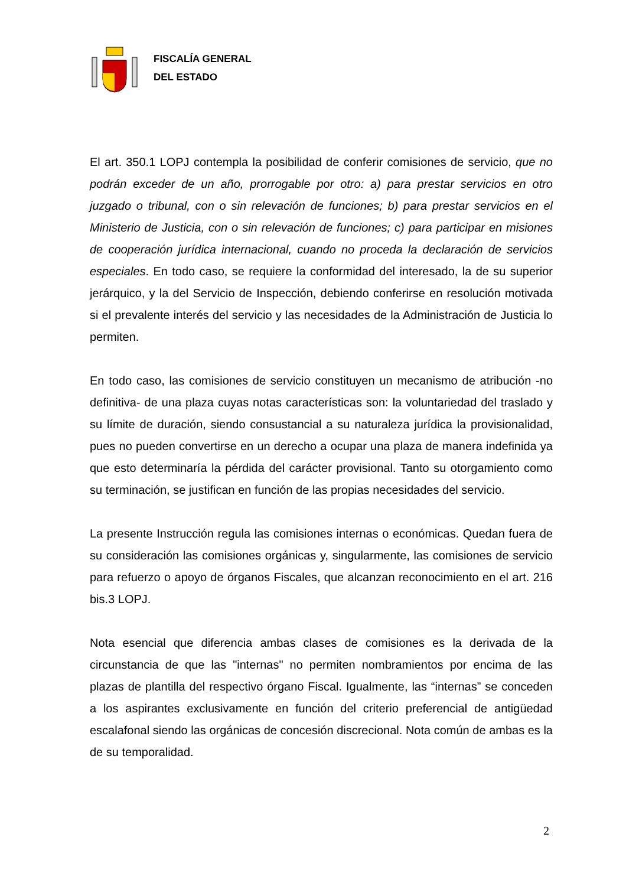FISCALÍA GENERAL
DEL ESTADO
El art. 350.1 LOPJ contempla la posibilidad de conferir comisiones de servicio, que no podrán exceder de un año, prorrogable por otro: a) para prestar servicios en otro juzgado o tribunal, con o sin relevación de funciones; b) para prestar servicios en el Ministerio de Justicia, con o sin relevación de funciones; c) para participar en misiones de cooperación jurídica internacional, cuando no proceda la declaración de servicios especiales. En todo caso, se requiere la conformidad del interesado, la de su superior jerárquico, y la del Servicio de Inspección, debiendo conferirse en resolución motivada si el prevalente interés del servicio y las necesidades de la Administración de Justicia lo permiten.
En todo caso, las comisiones de servicio constituyen un mecanismo de atribución -no definitiva- de una plaza cuyas notas características son: la voluntariedad del traslado y su límite de duración, siendo consustancial a su naturaleza jurídica la provisionalidad, pues no pueden convertirse en un derecho a ocupar una plaza de manera indefinida ya que esto determinaría la pérdida del carácter provisional. Tanto su otorgamiento como su terminación, se justifican en función de las propias necesidades del servicio.
La presente Instrucción regula las comisiones internas o económicas. Quedan fuera de su consideración las comisiones orgánicas y, singularmente, las comisiones de servicio para refuerzo o apoyo de órganos Fiscales, que alcanzan reconocimiento en el art. 216 bis.3 LOPJ.
Nota esencial que diferencia ambas clases de comisiones es la derivada de la circunstancia de que las "internas" no permiten nombramientos por encima de las plazas de plantilla del respectivo órgano Fiscal. Igualmente, las “internas” se conceden a los aspirantes exclusivamente en función del criterio preferencial de antigüedad escalafonal siendo las orgánicas de concesión discrecional. Nota común de ambas es la de su temporalidad.
2